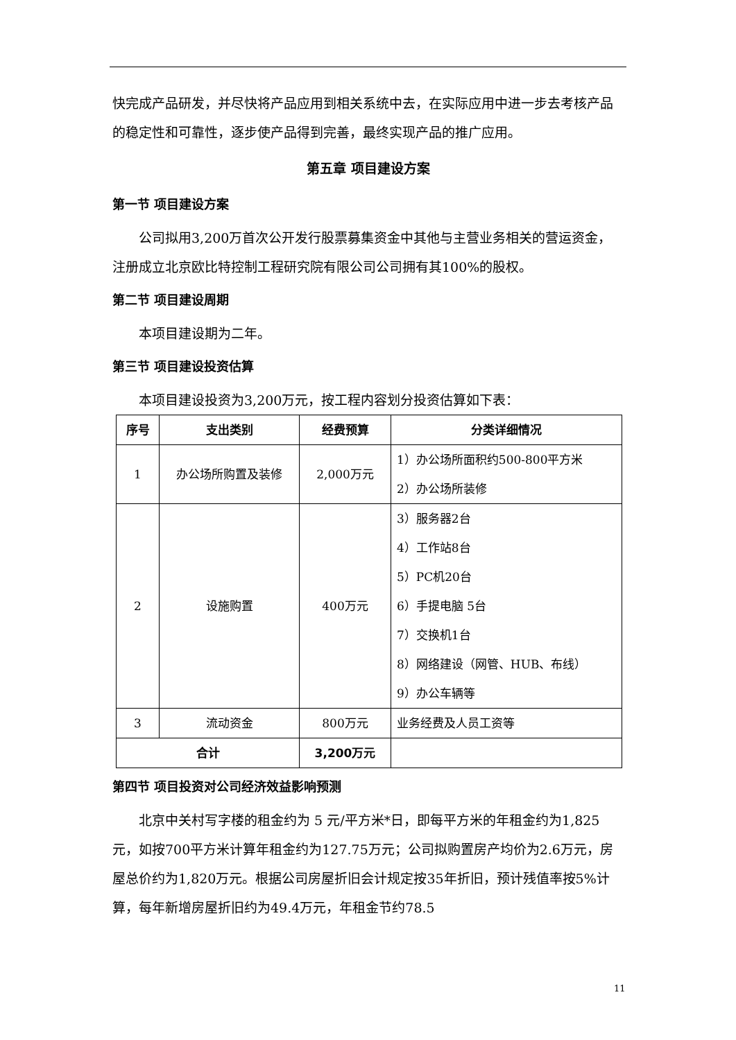快完成产品研发，并尽快将产品应用到相关系统中去，在实际应用中进一步去考核产品的稳定性和可靠性，逐步使产品得到完善，最终实现产品的推广应用。
第五章 项目建设方案
第一节 项目建设方案
公司拟用3,200万首次公开发行股票募集资金中其他与主营业务相关的营运资金，注册成立北京欧比特控制工程研究院有限公司公司拥有其100%的股权。
第二节 项目建设周期
本项目建设期为二年。
第三节 项目建设投资估算
本项目建设投资为3,200万元，按工程内容划分投资估算如下表：
| 序号 | 支出类别 | 经费预算 | 分类详细情况 |
| --- | --- | --- | --- |
| 1 | 办公场所购置及装修 | 2,000万元 | 1）办公场所面积约500-800平方米 2）办公场所装修 |
| 2 | 设施购置 | 400万元 | 3）服务器2台 4）工作站8台 5）PC机20台 6）手提电脑 5台 7）交换机1台 8）网络建设（网管、HUB、布线） 9）办公车辆等 |
| 3 | 流动资金 | 800万元 | 业务经费及人员工资等 |
| 合计 | | 3,200万元 | |
第四节 项目投资对公司经济效益影响预测
北京中关村写字楼的租金约为 5 元/平方米*日，即每平方米的年租金约为1,825元，如按700平方米计算年租金约为127.75万元；公司拟购置房产均价为2.6万元，房屋总价约为1,820万元。根据公司房屋折旧会计规定按35年折旧，预计残值率按5%计算，每年新增房屋折旧约为49.4万元，年租金节约78.5
11